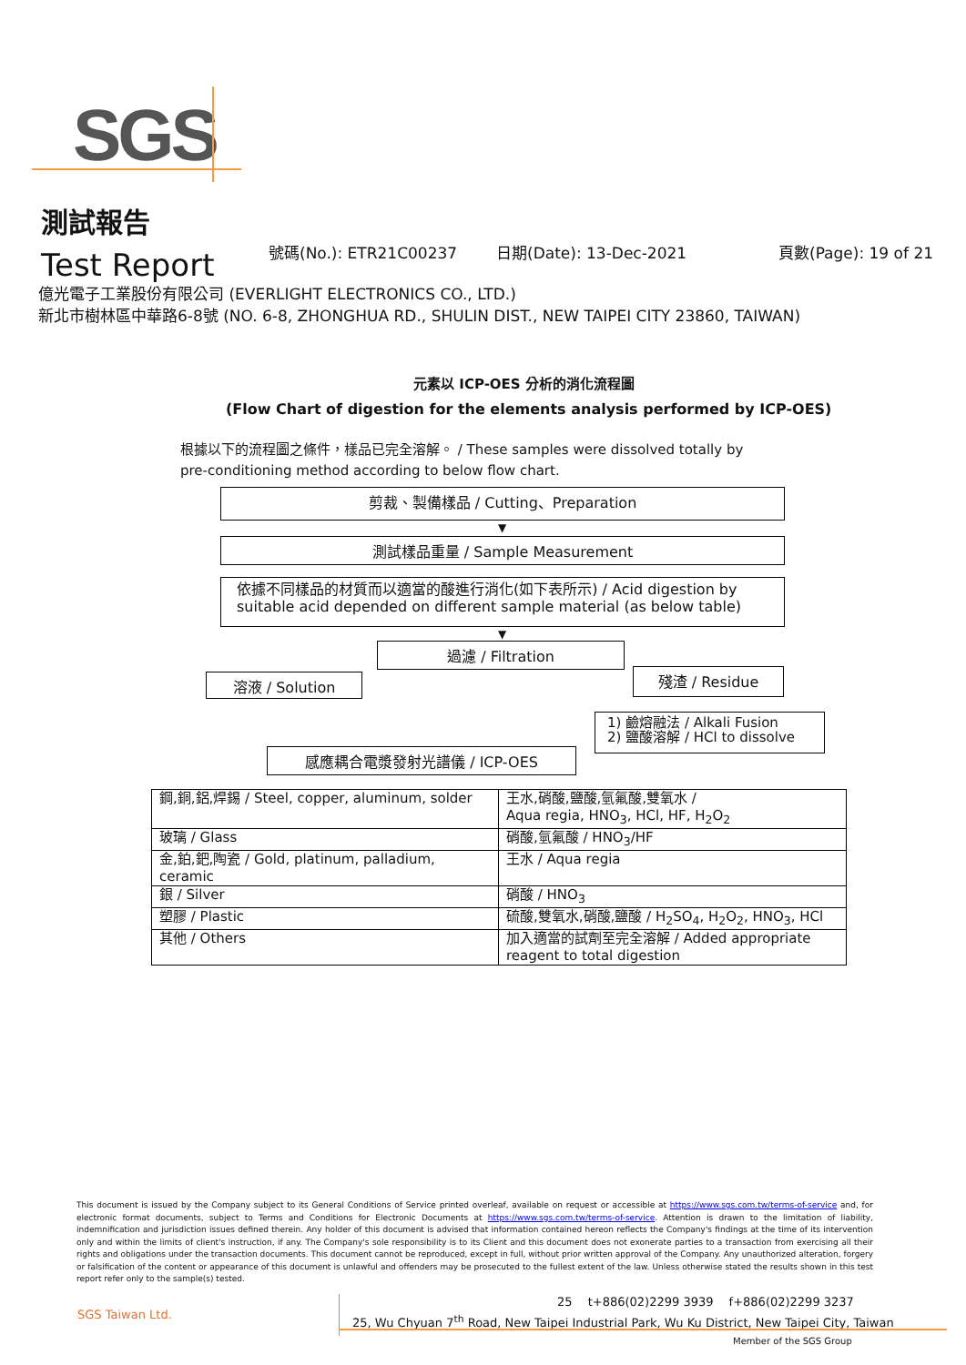SGS
測試報告
Test Report
號碼(No.): ETR21C00237
日期(Date): 13-Dec-2021
頁數(Page): 19 of 21
億光電子工業股份有限公司 (EVERLIGHT ELECTRONICS CO., LTD.)
新北市樹林區中華路6-8號 (NO. 6-8, ZHONGHUA RD., SHULIN DIST., NEW TAIPEI CITY 23860, TAIWAN)
元素以 ICP-OES 分析的消化流程圖
(Flow Chart of digestion for the elements analysis performed by ICP-OES)
根據以下的流程圖之條件，樣品已完全溶解。 / These samples were dissolved totally by
pre-conditioning method according to below flow chart.
剪裁、製備樣品 / Cutting、Preparation
▼
測試樣品重量 / Sample Measurement
依據不同樣品的材質而以適當的酸進行消化(如下表所示) / Acid digestion by
suitable acid depended on different sample material (as below table)
▼
過濾 / Filtration
溶液 / Solution 殘渣 / Residue
1) 鹼熔融法 / Alkali Fusion
2) 鹽酸溶解 / HCl to dissolve
感應耦合電漿發射光譜儀 / ICP-OES
| 鋼,銅,鋁,焊錫 / Steel, copper, aluminum, solder | 王水,硝酸,鹽酸,氫氟酸,雙氧水 / Aqua regia, HNO<sub>3</sub>, HCl, HF, H<sub>2</sub>O<sub>2</sub> |
| 玻璃 / Glass | 硝酸,氫氟酸 / HNO<sub>3</sub>/HF |
| 金,鉑,鈀,陶瓷 / Gold, platinum, palladium, ceramic | 王水 / Aqua regia |
| 銀 / Silver | 硝酸 / HNO<sub>3</sub> |
| 塑膠 / Plastic | 硫酸,雙氧水,硝酸,鹽酸 / H<sub>2</sub>SO<sub>4</sub>, H<sub>2</sub>O<sub>2</sub>, HNO<sub>3</sub>, HCl |
| 其他 / Others | 加入適當的試劑至完全溶解 / Added appropriate reagent to total digestion |
This document is issued by the Company subject to its General Conditions of Service printed overleaf, available on request or accessible at https://www.sgs.com.tw/terms-of-service and, for electronic format documents, subject to Terms and Conditions for Electronic Documents at https://www.sgs.com.tw/terms-of-service. Attention is drawn to the limitation of liability, indemnification and jurisdiction issues defined therein. Any holder of this document is advised that information contained hereon reflects the Company's findings at the time of its intervention only and within the limits of client's instruction, if any. The Company's sole responsibility is to its Client and this document does not exonerate parties to a transaction from exercising all their rights and obligations under the transaction documents. This document cannot be reproduced, except in full, without prior written approval of the Company. Any unauthorized alteration, forgery or falsification of the content or appearance of this document is unlawful and offenders may be prosecuted to the fullest extent of the law. Unless otherwise stated the results shown in this test report refer only to the sample(s) tested.
SGS Taiwan Ltd.
25　 t+886(02)2299 3939　 f+886(02)2299 3237
25, Wu Chyuan 7<sup>th</sup> Road, New Taipei Industrial Park, Wu Ku District, New Taipei City, Taiwan
Member of the SGS Group